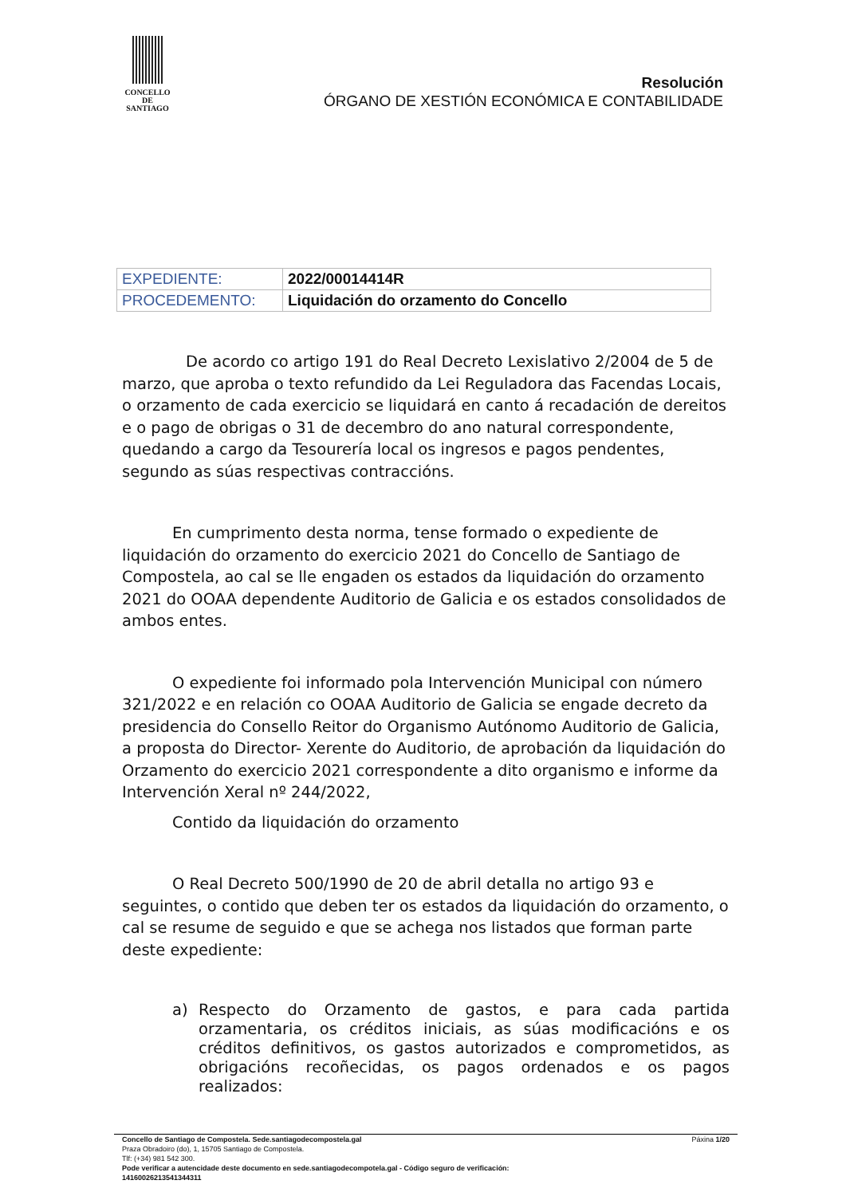CONCELLO DE
SANTIAGO
Resolución
ÓRGANO DE XESTIÓN ECONÓMICA E CONTABILIDADE
| EXPEDIENTE: | 2022/00014414R |
| PROCEDEMENTO: | Liquidación do orzamento do Concello |
De acordo co artigo 191 do Real Decreto Lexislativo 2/2004 de 5 de marzo, que aproba o texto refundido da Lei Reguladora das Facendas Locais, o orzamento de cada exercicio se liquidará en canto á recadación de dereitos e o pago de obrigas o 31 de decembro do ano natural correspondente, quedando a cargo da Tesourería local os ingresos e pagos pendentes, segundo as súas respectivas contraccións.
En cumprimento desta norma, tense formado o expediente de liquidación do orzamento do exercicio 2021 do Concello de Santiago de Compostela, ao cal se lle engaden os estados da liquidación do orzamento 2021 do OOAA dependente Auditorio de Galicia e os estados consolidados de ambos entes.
O expediente foi informado pola Intervención Municipal con número 321/2022 e en relación co OOAA Auditorio de Galicia se engade decreto da presidencia do Consello Reitor do Organismo Autónomo Auditorio de Galicia, a proposta do Director- Xerente do Auditorio, de aprobación da liquidación do Orzamento do exercicio 2021 correspondente a dito organismo e informe da Intervención Xeral nº 244/2022,
Contido da liquidación do orzamento
O Real Decreto 500/1990 de 20 de abril detalla no artigo 93 e seguintes, o contido que deben ter os estados da liquidación do orzamento, o cal se resume de seguido e que se achega nos listados que forman parte deste expediente:
a) Respecto do Orzamento de gastos, e para cada partida orzamentaria, os créditos iniciais, as súas modificacións e os créditos definitivos, os gastos autorizados e comprometidos, as obrigacións recoñecidas, os pagos ordenados e os pagos realizados:
Concello de Santiago de Compostela. Sede.santiagodecompostela.gal Páxina 1/20
Praza Obradoiro (do), 1, 15705 Santiago de Compostela.
Tlf: (+34) 981 542 300.
Pode verificar a autencidade deste documento en sede.santiagodecompotela.gal - Código seguro de verificación:
14160026213541344311